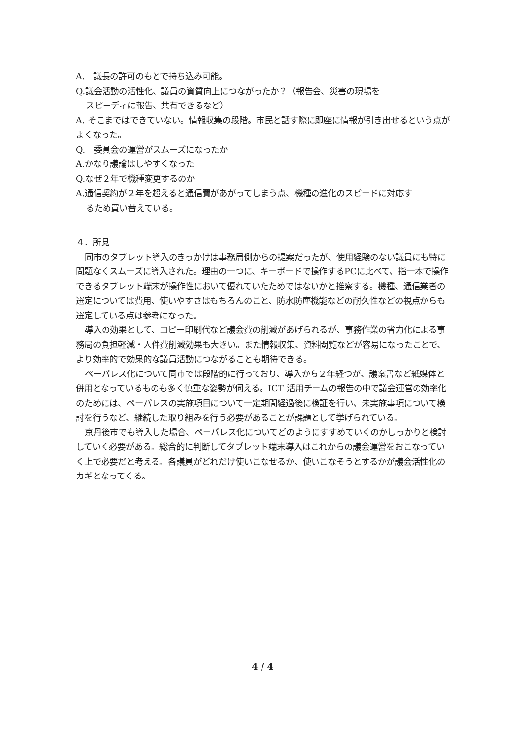A.　議長の許可のもとで持ち込み可能。
Q.議会活動の活性化、議員の資質向上につながったか？（報告会、災害の現場を
スピーディに報告、共有できるなど）
A. そこまではできていない。情報収集の段階。市民と話す際に即座に情報が引き出せるという点がよくなった。
Q.　委員会の運営がスムーズになったか
A.かなり議論はしやすくなった
Q.なぜ２年で機種変更するのか
A.通信契約が２年を超えると通信費があがってしまう点、機種の進化のスピードに対応す
るため買い替えている。
４．所見
同市のタブレット導入のきっかけは事務局側からの提案だったが、使用経験のない議員にも特に問題なくスムーズに導入された。理由の一つに、キーボードで操作するPCに比べて、指一本で操作できるタブレット端末が操作性において優れていたためではないかと推察する。機種、通信業者の選定については費用、使いやすさはもちろんのこと、防水防塵機能などの耐久性などの視点からも選定している点は参考になった。
導入の効果として、コピー印刷代など議会費の削減があげられるが、事務作業の省力化による事務局の負担軽減・人件費削減効果も大きい。また情報収集、資料閲覧などが容易になったことで、より効率的で効果的な議員活動につながることも期待できる。
ペーパレス化について同市では段階的に行っており、導入から２年経つが、議案書など紙媒体と併用となっているものも多く慎重な姿勢が伺える。ICT 活用チームの報告の中で議会運営の効率化のためには、ペーパレスの実施項目について一定期間経過後に検証を行い、未実施事項について検討を行うなど、継続した取り組みを行う必要があることが課題として挙げられている。
京丹後市でも導入した場合、ペーパレス化についてどのようにすすめていくのかしっかりと検討していく必要がある。総合的に判断してタブレット端末導入はこれからの議会運営をおこなっていく上で必要だと考える。各議員がどれだけ使いこなせるか、使いこなそうとするかが議会活性化のカギとなってくる。
4 / 4